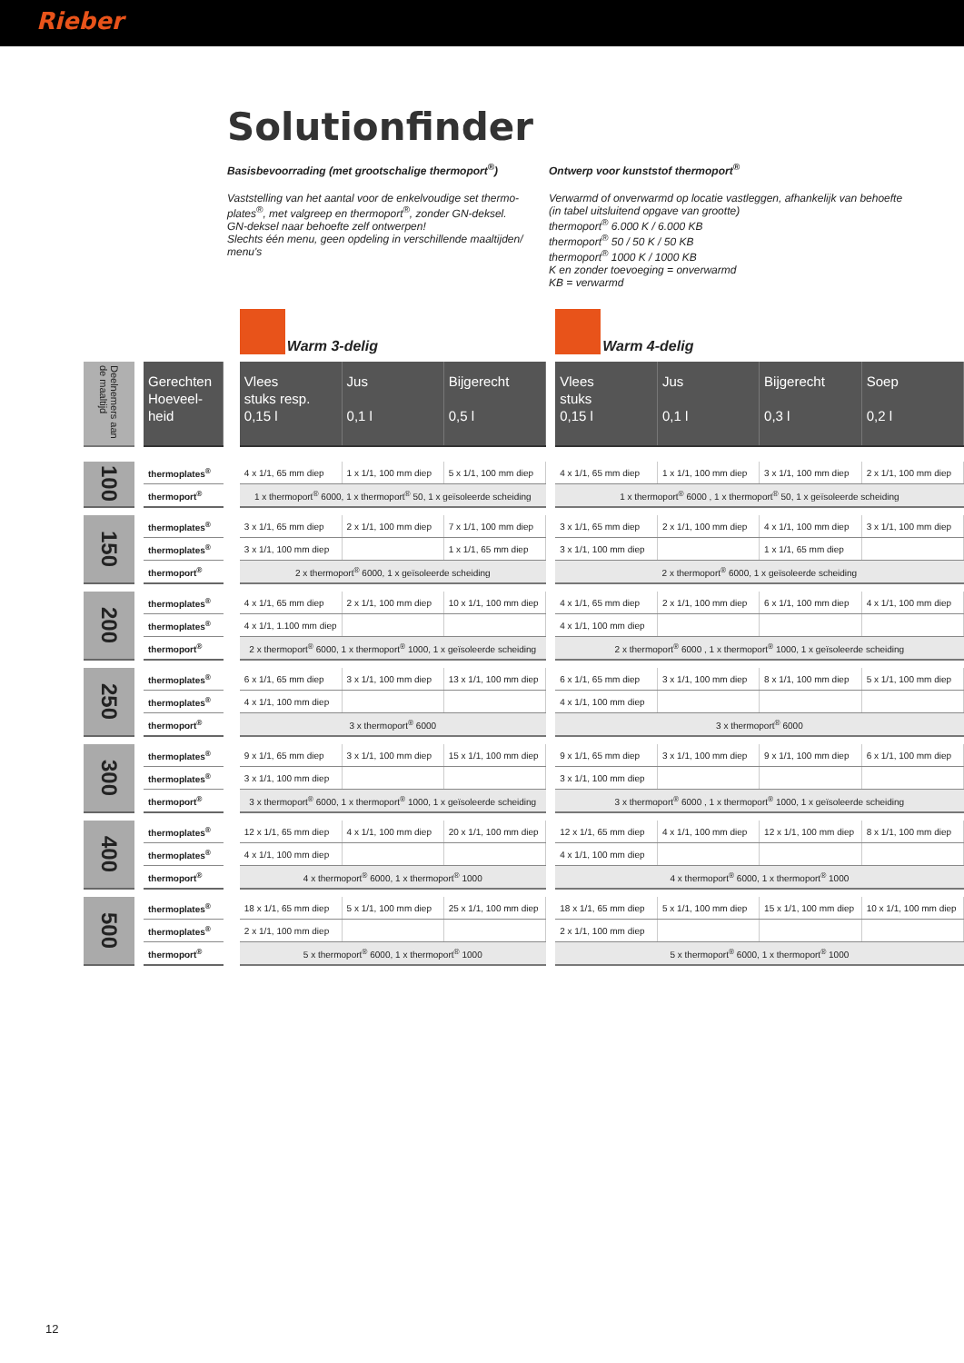Rieber
Solutionfinder
Basisbevoorrading (met grootschalige thermoport<sup>®</sup>)
Vaststelling van het aantal voor de enkelvoudige set thermo-plates<sup>®</sup>, met valgreep en thermoport<sup>®</sup>, zonder GN-deksel.
GN-deksel naar behoefte zelf ontwerpen!
Slechts één menu, geen opdeling in verschillende maaltijden/ menu's
Ontwerp voor kunststof thermoport<sup>®</sup>
Verwarmd of onverwarmd op locatie vastleggen, afhankelijk van behoefte
(in tabel uitsluitend opgave van grootte)
thermoport<sup>®</sup> 6.000 K / 6.000 KB
thermoport<sup>®</sup> 50 / 50 K / 50 KB
thermoport<sup>®</sup> 1000 K / 1000 KB
K en zonder toevoeging = onverwarmd
KB = verwarmd
| | | | | Warm 3-delig | | | | Warm 4-delig | | | |
| Deelnemers aan de maaltijd | | Gerechten Hoeveel-heid | | Vlees stuks resp. 0,15 l | Jus 0,1 l | Bijgerecht 0,5 l | | Vlees stuks 0,15 l | Jus 0,1 l | Bijgerecht 0,3 l | Soep 0,2 l |
| 100 | | thermoplates<sup>®</sup> | | 4 x 1/1, 65 mm diep | 1 x 1/1, 100 mm diep | 5 x 1/1, 100 mm diep | | 4 x 1/1, 65 mm diep | 1 x 1/1, 100 mm diep | 3 x 1/1, 100 mm diep | 2 x 1/1, 100 mm diep |
| | | thermoport<sup>®</sup> | | 1 x thermoport<sup>®</sup> 6000, 1 x thermoport<sup>®</sup> 50, 1 x geïsoleerde scheiding | | | | 1 x thermoport<sup>®</sup> 6000 , 1 x thermoport<sup>®</sup> 50, 1 x geïsoleerde scheiding | | | |
| 150 | | thermoplates<sup>®</sup> | | 3 x 1/1, 65 mm diep | 2 x 1/1, 100 mm diep | 7 x 1/1, 100 mm diep | | 3 x 1/1, 65 mm diep | 2 x 1/1, 100 mm diep | 4 x 1/1, 100 mm diep | 3 x 1/1, 100 mm diep |
| | | thermoplates<sup>®</sup> | | 3 x 1/1, 100 mm diep | | 1 x 1/1, 65 mm diep | | 3 x 1/1, 100 mm diep | | 1 x 1/1, 65 mm diep | |
| | | thermoport<sup>®</sup> | | 2 x thermoport<sup>®</sup> 6000, 1 x geïsoleerde scheiding | | | | 2 x thermoport<sup>®</sup> 6000, 1 x geïsoleerde scheiding | | | |
| 200 | | thermoplates<sup>®</sup> | | 4 x 1/1, 65 mm diep | 2 x 1/1, 100 mm diep | 10 x 1/1, 100 mm diep | | 4 x 1/1, 65 mm diep | 2 x 1/1, 100 mm diep | 6 x 1/1, 100 mm diep | 4 x 1/1, 100 mm diep |
| | | thermoplates<sup>®</sup> | | 4 x 1/1, 1.100 mm diep | | | | 4 x 1/1, 100 mm diep | | | |
| | | thermoport<sup>®</sup> | | 2 x thermoport<sup>®</sup> 6000, 1 x thermoport<sup>®</sup> 1000, 1 x geïsoleerde scheiding | | | | 2 x thermoport<sup>®</sup> 6000 , 1 x thermoport<sup>®</sup> 1000, 1 x geïsoleerde scheiding | | | |
| 250 | | thermoplates<sup>®</sup> | | 6 x 1/1, 65 mm diep | 3 x 1/1, 100 mm diep | 13 x 1/1, 100 mm diep | | 6 x 1/1, 65 mm diep | 3 x 1/1, 100 mm diep | 8 x 1/1, 100 mm diep | 5 x 1/1, 100 mm diep |
| | | thermoplates<sup>®</sup> | | 4 x 1/1, 100 mm diep | | | | 4 x 1/1, 100 mm diep | | | |
| | | thermoport<sup>®</sup> | | 3 x thermoport<sup>®</sup> 6000 | | | | 3 x thermoport<sup>®</sup> 6000 | | | |
| 300 | | thermoplates<sup>®</sup> | | 9 x 1/1, 65 mm diep | 3 x 1/1, 100 mm diep | 15 x 1/1, 100 mm diep | | 9 x 1/1, 65 mm diep | 3 x 1/1, 100 mm diep | 9 x 1/1, 100 mm diep | 6 x 1/1, 100 mm diep |
| | | thermoplates<sup>®</sup> | | 3 x 1/1, 100 mm diep | | | | 3 x 1/1, 100 mm diep | | | |
| | | thermoport<sup>®</sup> | | 3 x thermoport<sup>®</sup> 6000, 1 x thermoport<sup>®</sup> 1000, 1 x geïsoleerde scheiding | | | | 3 x thermoport<sup>®</sup> 6000 , 1 x thermoport<sup>®</sup> 1000, 1 x geïsoleerde scheiding | | | |
| 400 | | thermoplates<sup>®</sup> | | 12 x 1/1, 65 mm diep | 4 x 1/1, 100 mm diep | 20 x 1/1, 100 mm diep | | 12 x 1/1, 65 mm diep | 4 x 1/1, 100 mm diep | 12 x 1/1, 100 mm diep | 8 x 1/1, 100 mm diep |
| | | thermoplates<sup>®</sup> | | 4 x 1/1, 100 mm diep | | | | 4 x 1/1, 100 mm diep | | | |
| | | thermoport<sup>®</sup> | | 4 x thermoport<sup>®</sup> 6000, 1 x thermoport<sup>®</sup> 1000 | | | | 4 x thermoport<sup>®</sup> 6000, 1 x thermoport<sup>®</sup> 1000 | | | |
| 500 | | thermoplates<sup>®</sup> | | 18 x 1/1, 65 mm diep | 5 x 1/1, 100 mm diep | 25 x 1/1, 100 mm diep | | 18 x 1/1, 65 mm diep | 5 x 1/1, 100 mm diep | 15 x 1/1, 100 mm diep | 10 x 1/1, 100 mm diep |
| | | thermoplates<sup>®</sup> | | 2 x 1/1, 100 mm diep | | | | 2 x 1/1, 100 mm diep | | | |
| | | thermoport<sup>®</sup> | | 5 x thermoport<sup>®</sup> 6000, 1 x thermoport<sup>®</sup> 1000 | | | | 5 x thermoport<sup>®</sup> 6000, 1 x thermoport<sup>®</sup> 1000 | | | |
12